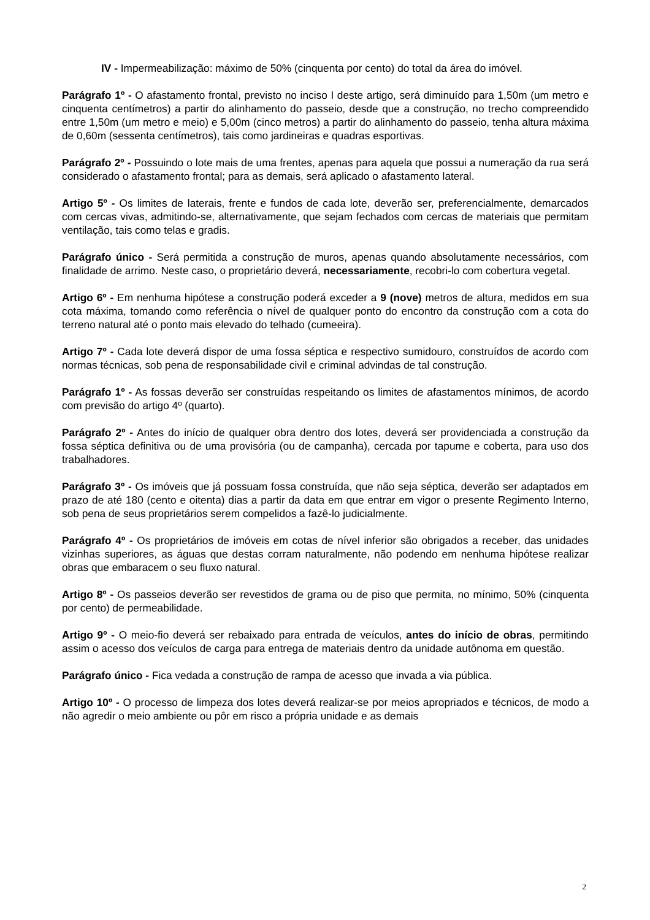IV - Impermeabilização: máximo de 50% (cinquenta por cento) do total da área do imóvel.
Parágrafo 1º - O afastamento frontal, previsto no inciso I deste artigo, será diminuído para 1,50m (um metro e cinquenta centímetros) a partir do alinhamento do passeio, desde que a construção, no trecho compreendido entre 1,50m (um metro e meio) e 5,00m (cinco metros) a partir do alinhamento do passeio, tenha altura máxima de 0,60m (sessenta centímetros), tais como jardineiras e quadras esportivas.
Parágrafo 2º - Possuindo o lote mais de uma frentes, apenas para aquela que possui a numeração da rua será considerado o afastamento frontal; para as demais, será aplicado o afastamento lateral.
Artigo 5º - Os limites de laterais, frente e fundos de cada lote, deverão ser, preferencialmente, demarcados com cercas vivas, admitindo-se, alternativamente, que sejam fechados com cercas de materiais que permitam ventilação, tais como telas e gradis.
Parágrafo único - Será permitida a construção de muros, apenas quando absolutamente necessários, com finalidade de arrimo. Neste caso, o proprietário deverá, necessariamente, recobri-lo com cobertura vegetal.
Artigo 6º - Em nenhuma hipótese a construção poderá exceder a 9 (nove) metros de altura, medidos em sua cota máxima, tomando como referência o nível de qualquer ponto do encontro da construção com a cota do terreno natural até o ponto mais elevado do telhado (cumeeira).
Artigo 7º - Cada lote deverá dispor de uma fossa séptica e respectivo sumidouro, construídos de acordo com normas técnicas, sob pena de responsabilidade civil e criminal advindas de tal construção.
Parágrafo 1º - As fossas deverão ser construídas respeitando os limites de afastamentos mínimos, de acordo com previsão do artigo 4º (quarto).
Parágrafo 2º - Antes do início de qualquer obra dentro dos lotes, deverá ser providenciada a construção da fossa séptica definitiva ou de uma provisória (ou de campanha), cercada por tapume e coberta, para uso dos trabalhadores.
Parágrafo 3º - Os imóveis que já possuam fossa construída, que não seja séptica, deverão ser adaptados em prazo de até 180 (cento e oitenta) dias a partir da data em que entrar em vigor o presente Regimento Interno, sob pena de seus proprietários serem compelidos a fazê-lo judicialmente.
Parágrafo 4º - Os proprietários de imóveis em cotas de nível inferior são obrigados a receber, das unidades vizinhas superiores, as águas que destas corram naturalmente, não podendo em nenhuma hipótese realizar obras que embaracem o seu fluxo natural.
Artigo 8º - Os passeios deverão ser revestidos de grama ou de piso que permita, no mínimo, 50% (cinquenta por cento) de permeabilidade.
Artigo 9º - O meio-fio deverá ser rebaixado para entrada de veículos, antes do início de obras, permitindo assim o acesso dos veículos de carga para entrega de materiais dentro da unidade autônoma em questão.
Parágrafo único - Fica vedada a construção de rampa de acesso que invada a via pública.
Artigo 10º - O processo de limpeza dos lotes deverá realizar-se por meios apropriados e técnicos, de modo a não agredir o meio ambiente ou pôr em risco a própria unidade e as demais
2